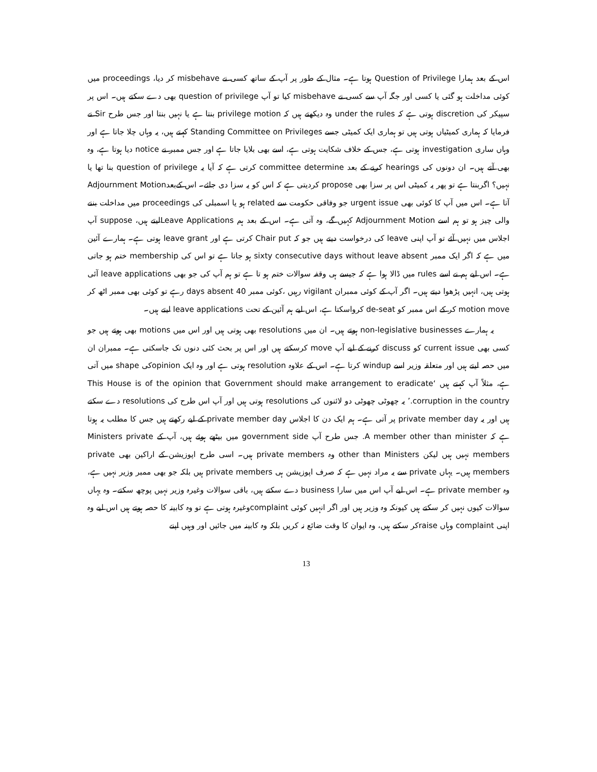اس کے بعد ہمارا Question of Privilege ہوتا ہے۔ مثال کے طور پر آپ کے ساتھ کسی نے misbehave کر دیا، proceedings میں کوئی مداخلت ہو گئی یا کسی اور جگہ آپ سے کسی نے misbehave کیا تو آپ question of privilege بھی دے سکتے ہیں۔ اس پر سپیکر کی discretion ہوتی ہے کہ under the rules وہ دیکھتے ہیں کہ privilege motion بنتا ہے یا نہیں بنتا اور جس طرح Sir نے فرمایا کہ ہماری کمیٹیاں ہوتی ہیں تو ہماری ایک کمیٹی جسے Standing Committee on Privileges کہتے ہیں، یہ وہاں چلا جاتا ہے اور وہاں ساری investigation ہوتی ہے، جس کے خلاف شکایت ہوتی ہے، اسے بھی بلایا جاتا ہے اور جس ممبر نے notice دیا ہوتا ہے، وہ بھی آتے ہیں۔ ان دونوں کی hearings کرنے کے بعد committee determine کرتی ہے کہ آیا یہ question of privilege بنا تھا یا نہیں؟ اگربنتا ہے تو پھر یہ کمیٹی اس پر سزا بھی propose کردیتی ہے کہ اس کو یہ سزا دی جائے۔ اس کےبعدAdjournment Motion آتا ہے۔ اس میں آپ کا کوئی بھی urgent issue جو وفاقی حکومت سے related ہو یا اسمبلی کی proceedings میں مداخلت بننے والی چیز ہو تو ہم اسے Adjournment Motion کہیں گے، وہ آتی ہے۔ اس کے بعد ہم Leave Applicationsلیتے ہیں، suppose آپ اجلاس میں نہیں آئے تو آپ اپنی leave کی درخواست دیتے ہیں جو کہ Chair put کرتی ہے اور leave grant ہوتی ہے۔ ہمارے آئین میں ہے کہ اگر ایک ممبر sixty consecutive days without leave absent ہو جاتا ہے تو اس کی membership ختم ہو جاتی ہے۔ اس لیے ہم نے اسے rules میں ڈالا ہوا ہے کہ جیسے ہی وقفہ سوالات ختم ہو تا ہے تو ہم آپ کی جو بھی leave applications آئی ہوتی ہیں، انہیں پڑھوا دیتے ہیں۔ اگر آپ کے کوئی ممبران vigilant رہیں ،کوئی ممبر 40 days absent رہے تو کوئی بھی ممبر اٹھ کر motion move کر کے اس ممبر کو de-seat کرواسکتا ہے، اس لیے ہم آئین کے تحت leave applications لیتے ہیں۔
یہ ہمارے non-legislative businesses ہوتے ہیں۔ ان میں resolutions بھی ہوتی ہیں اور اس میں motions بھی ہوتے ہیں جو کسی بھی current issue کو discuss کرنے کے لیے آپ move کرسکتے ہیں اور اس پر بحث کئی دنوں تک جاسکتی ہے۔ ممبران ان میں حصہ لیتے ہیں اور متعلقہ وزیر اسے windup کرتا ہے۔ اس کے علاوہ resolution ہوتی ہے اور وہ ایک opinionکی shape میں آتی ہے، مثلاً آپ کہتے ہیں ‘This House is of the opinion that Government should make arrangement to eradicate corruption in the country.’ یہ چھوٹی چھوٹی دو لائنوں کی resolutions ہوتی ہیں اور آپ اس طرح کی resolutions دے سکتے ہیں اور یہ private member day پر آتی ہے۔ ہم ایک دن کا اجلاس private member day کے لیے رکھتے ہیں جس کا مطلب یہ ہوتا ہے کہ A member other than minister. جس طرح آپ government side میں بیٹھے ہوئے ہیں، آپ کے Ministers private members نہیں ہیں لیکن other than Ministers وہ private members ہیں۔ اسی طرح اپوزیشن کے اراکین بھی private members ہیں۔ یہاں private سے یہ مراد نہیں ہے کہ صرف اپوزیشن ہی private members ہیں بلکہ جو بھی ممبر وزیر نہیں ہے، وہ private member ہے۔ اس لیے آپ اس میں سارا business دے سکتے ہیں، باقی سوالات وغیرہ وزیر نہیں پوچھ سکتے۔ وہ یہاں سوالات کیوں نہیں کر سکتے ہیں کیونکہ وہ وزیر ہیں اور اگر انہیں کوئی complaintوغیرہ ہوتی ہے تو وہ کابینہ کا حصہ ہوتے ہیں اس لیے وہ اپنی complaint وہاں raiseکر سکتے ہیں، وہ ایوان کا وقت ضائع نہ کریں بلکہ وہ کابینہ میں جائیں اور وہیں اپنے
13